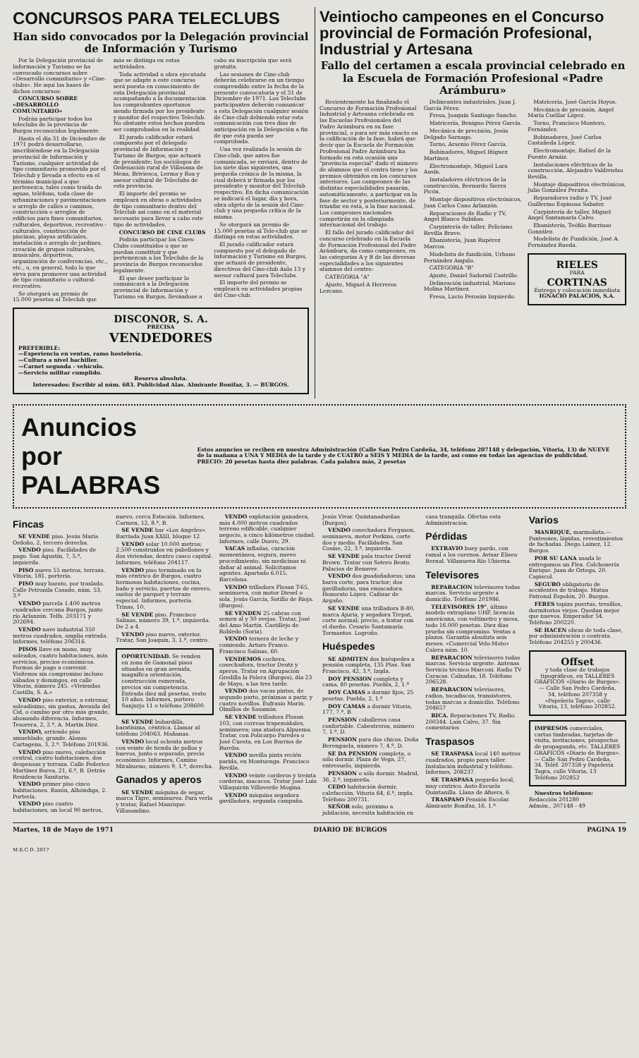CONCURSOS PARA TELECLUBS
Han sido convocados por la Delegación provincial de Información y Turismo
Por la Delegación provincial de Información y Turismo se ha convocado concursos sobre «Desarrollo comunitario» y «Cine-clubs». He aquí las bases de dichos concursos:
CONCURSO SOBRE «DESARROLLO COMUNITARIO»
Podrán participar todos los teleclubs de la provincia de Burgos reconocidos legalmente.
Hasta el día 31 de Diciembre de 1971 podrá desarrollarse, inscribiéndose en la Delegación provincial de Información y Turismo, cualquier actividad de tipo comunitario promovida por el Teleclub y llevada a efecto en el término municipal a que pertenezca, tales como traída de aguas, teléfono, toda clase de urbanizaciones y pavimentaciones o arreglo de calles o caminos, construcción o arreglos de edificios para fines comunitarios, culturales, deportivos, recreativo - culturales, construcción de piscinas, playas artificiales, instalación o arreglo de jardines, creación de grupos culturales, musicales, deportivos, organización de conferencias, etc., etc., o, en general, todo lo que sirva para promover una actividad de tipo comunitario o cultural-recreativo.
Se otorgará un premio de 15.000 pesetas al Teleclub que más se distinga en estas actividades.
Toda actividad u obra ejecutada que se adapte a este concurso será puesta en conocimiento de esta Delegación provincial acompañando a la documentación los comprobantes oportunos siendo firmada por los presidente y monitor del respectivo Teleclub. No obstante estos hechos pueden ser comprobados en la realidad.
El jurado calificador estará compuesto por el delegado provincial de Información y Turismo de Burgos, que actuará de presidente; los sociólogos de Ordenación rural de Villasana de Mena, Briviesca, Lerma y Roa y asesor cultural de Teleclubs de esta provincia.
El importe del premio se empleará en obras o actividades de tipo comunitario dentro del Teleclub así como en el material necesario para llevar a cabo este tipo de actividades.
CONCURSO DE CINE CLUBS
Podrán participar los Cines-Clubs constituídos o que se puedan constituir y que pertenezcan a los Teleclubs de la provincia de Burgos reconocidos legalmente.
El que desee participar lo comunicará a la Delegación provincial de Información y Turismo en Burgos, llevándose a cabo su inscripción que será gratuita.
Las sesiones de Cine-club deberán celebrarse en un tiempo comprendido entre la fecha de la presente convocatoria y el 31 de Diciembre de 1971. Los Teleclubs participantes deberán comunicar a esta Delegación cualquier sesión de Cine-club debiendo estar esta comunicación con tres días de anticipación en la Delegación a fin de que esta pueda ser comprobada.
Una vez realizada la sesión de Cine-club, que antes fue comunicada, se enviará, dentro de los siete días siguientes, una pequeña crónica de la misma, la cual deberá ir firmada por los presidente y monitor del Teleclub respectivo. En dicha comunicación se indicará el lugar, día y hora, obra objeto de la sesión del Cine-club y una pequeña crítica de la misma.
Se otorgará un premio de 15.000 pesetas al Tele-club que se distinga en estas actividades.
El jurado calificador estará compuesto por el delegado de Información y Turismo en Burgos, que actuará de presidente, directivos del Cine-club Aula 13 y asesor cultural para Teleclubs.
El importe del premio se empleará en actividades propias del Cine-club.
DISCONOR, S. A.
PRECISA
VENDEDORES
PREFERIBLE:
—Experiencia en ventas, ramo hostelería.
—Cultura a nivel bachiller.
—Carnet segunda - vehículo.
—Servicio militar cumplido.
Reserva absoluta.
Interesados: Escribir al núm. 683. Publicidad Alas. Almirante Bonifaz, 3. — BURGOS.
Veintiocho campeones en el Concurso provincial de Formación Profesional, Industrial y Artesana
Fallo del certamen a escala provincial celebrado en la Escuela de Formación Profesional «Padre Arámburu»
Recientemente ha finalizado el Concurso de Formación Profesional Industrial y Artesana celebrado en las Escuelas Profesionales del Padre Arámburu en su fase provincial, o para ser más exacto en la calificación de la fase, habrá que decir que la Escuela de Formación Profesional Padre Arámburu ha formado en esta ocasión una "provincia especial" dado el número de alumnos que el centro tiene y los premios obtenidos en los concursos anteriores. Los campeones de las distintas especialidades pasarán, automáticamente, a participar en la fase de sector y posteriormente, de triunfar en ésta, a la fase nacional. Los campeones nacionales competirán en la olimpiada internacional del trabajo.
El fallo del jurado calificador del concurso celebrado en la Escuela de Formación Profesional del Padre Arámburu, da como campeones, en las categorías A y B de las diversas especialidades a los siguientes alumnos del centro:
CATEGORIA "A"
Ajuste, Miguel A Herreros Lezcano.
Delineantes industriales, Juan J. García Pérez.
Fresa, Joaquín Santiago Sancho.
Matricería, Benigno Pérez García.
Mecánica de precisión, Jesús Delgado Sarnago.
Torno, Arsenio Pérez García.
Bobinadores, Miguel Iñiguez Martínez.
Electromontaje, Miguel Lara Ausín.
Instaladores eléctricos de la construcción, Bernardo Sierra Picón.
Montaje dispositivos electrónicos, Juan Carlos Cano Arlanzón.
Reparaciones de Radio y TV, Angel Blanco Subiñas.
Carpintería de taller, Feliciano Revilla Bravo.
Ebanistería, Juan Rupérez Marcos.
Modelista de fundición, Urbano Fernández Angulo.
CATEGORIA "B"
Ajuste, Daniel Sadornil Castrillo.
Delineación industrial, Mariano Molina Martínez.
Fresa, Lucio Perosán Izquierdo.
Matricería, José García Hoyos.
Mecánica de precisión, Angel María Cuéllar López.
Torno, Francisco Montero, Fernández.
Bobinadores, José Carlos Castañeda López.
Electromontaje, Rafael de la Fuente Arnáiz.
Instalaciones eléctricas de la construcción, Alejandro Valdivielso Revilla.
Montaje dispositivos electrónicos, Julio González Peraita.
Reparadores radio y TV, José Guillermo Espinosa Sabater.
Carpintería de taller, Miguel Angel Santamaría Calvo.
Ebanistería, Teófilo Barriuso González.
Modelista de Fundición, José A. Fernández Rueda.
RIELES
PARA
CORTINAS
Entrega y colocación inmediata
IGNACIO PALACIOS, S.A.
Anuncios por PALABRAS
Estos anuncios se reciben en nuestra Administración (Calle San Pedro Cardeña, 34, teléfono 207148 y delegación, Vitoria, 13) de NUEVE de la mañana a UNA Y MEDIA de la tarde y de CUATRO a SEIS Y MEDIA de la tarde, así como en todas las agencias de publicidad.
PRECIO: 20 pesetas hasta diez palabras. Cada palabra más, 2 pesetas
Fincas
SE VENDE piso. Jesús María Ordoño, 2, tercero derecha.
VENDO piso. Facilidades de pago. San Agustín, 7, 5.º, izquierda.
PISO nuevo 55 metros, terraza. Vitoria, 181, portería.
PISO muy barato, por traslado. Calle Petronila Casado, núm. 53, 3.º
VENDO parcela 1.400 metros cuadrados cercana Burgos, junto río Arlanzón. Telfs. 203171 y 202694.
VENDO nave industrial 350 metros cuadrados, amplia entrada. Informes, teléfono 206316.
PISOS llave en mano, muy soleados, cuatro habitaciones, más servicios, precios económicos. Formas de pago a convenir. Visítenos sin compromiso incluso sábados y domingos, en calle Vitoria, número 245. «Viviendas Castilla, S. A.»
VENDO piso exterior, a estrenar, soleadísimo, sin gastos, Avenida del Cid, o cambio por otro más grande, abonando diferencia. Informes, Tesorera, 2, 2.º, A. Martín Díez.
VENDO, arriendo piso amueblado, grande. Alonso Cartagena, 3, 2.º. Teléfono 201936.
VENDO piso nuevo, calefacción central, cuatro habitaciones, dos despensas y terraza. Calle Federico Martínez Barea, 21, 6.º, B. Detrás Residencia Sanitaria.
VENDO primer piso cinco habitaciones. Razón, Alhóndiga, 2. Portería.
VENDO piso cuatro habitaciones, un local 90 metros, nuevo, cerca Estación. Informes, Carmen, 12, 8.º, B.
SE VENDE bar «Los Angeles». Barriada Juan XXIII, bloque 12
VENDO solar 10.000 metros; 2.500 construidos en pabellones y dos viviendas, dentro casco capital. Informes, teléfono 204117.
VENDO piso terminado en lo más céntrico de Burgos, cuatro hermosas habitaciones, cocina, baño y servicio, puertas de envero, suelos de parquet y terrazo especial. Informes, portería. Trinas, 10.
SE VENDE piso. Francisco Salinas, número 39, 1.º, izquierda. De 2 a 4.
VENDO piso nuevo, exterior. Tratar, San Joaquín, 3, 1.º, centro.
OPORTUNIDAD. Se venden en zona de Gamonal pisos situados en gran avenida, magnífica orientación, construcción esmerada, precios sin competencia. Entrada diez mil pesetas, resto 10 años. Informes, portero Sanjurjo 11 o teléfono 208600.
SE VENDE buhardilla, baratísima, céntrica. Llamar al teléfono 204063. Mañanas.
VENDO local ochenta metros con veinte de tienda de pollos y huevos, junto o separado, precio económico. Informes, Camino Mirabueno, número 9, 1.º, derecha.
Ganados y aperos
SE VENDE máquina de segar, marca Tigre, seminueva. Para verla y tratar, Rafael Manrique. Villasandino.
VENDO explotación ganadera, más 4.000 metros cuadrados terreno edificable, cualquier negocio, a cinco kilómetros ciudad. Informes, calle Duero, 29.
VACAS infladas, curación momentánea, segura, nuevo procedimiento, sin medicinas ni dañar al animal. Solicitamos agentes. Apartado 6.015. Barcelona.
VENDO trilladora Flosan T-65, seminueva, con motor Diesel o sola. Jesús García, Sotillo de Rioja. (Burgos).
SE VENDEN 25 cabras con semen al y 30 ovejas. Tratar, José del Amo Martín. Castillejo de Robledo (Soria).
VENDO ternera de leche y comiendo. Arturo Franco. Francisco Salinas, 60.
VENDEMOS cochera, cosechadora, tractor Deutz y aperos. Tratar en Agrupación Gredilla la Polera (Burgos), día 23 de Mayo, a las tres tarde.
VENDO dos vacas pintas, de segundo parto, próximas a parir, y cuatro novillos. Eufrasio Marín. Olmillos de Sasamón.
SE VENDE trilladora Flosan 103, con correas trapezoidales, seminueva; una atadora Alpuema. Tratar, con Policarpo Paredes o José Cuesta, en Los Barrios de Bureba.
VENDO novilla pinta recién parida, en Montuenga. Francisco Revilla.
VENDO veinte corderos y treinta corderas, macacos. Tratar José Luis Villaquirán Villaverde Mogina.
VENDO máquina segadora gavilladora, segunda campaña. Jesús Vivar. Quintanadueñas (Burgos).
VENDO cosechadora Ferguson, seminueva, motor Perkins, corte dos y medio. Facilidades. San Cosme, 22, 3.º, izquierda.
SE VENDE pala tractor David Brown. Tratar con Sotero Beato. Palacios de Benaver.
VENDO dos guadañadoras; una barra corte, para tractor; dos gavilladoras, una ensacadora. Honorato López. Cañizar de Argaño.
SE VENDE una trilladora B-80, marca Ajuria, y segadora Trepat, corte normal; precio, a tratar con el dueño. Cesario Santamaría. Tormantos. Logroño.
Huéspedes
SE ADMITEN dos huéspedes a pensión completa, 135 Ptas. San Francisco, 42, 3.º, Izqda.
DOY PENSION completa y cama, 80 pesetas. Puebla, 2, 1.º
DOY CAMAS a dormir fijos, 25 pesetas. Puebla, 2, 1.º
DOY CAMAS a dormir Vitoria, 177, 7.º, B.
PENSION caballeros casa confortable. Cabestreros, número 7, 1.º, D.
PENSION para dos chicos. Doña Berenguela, número 7, 4.º, D.
SE DA PENSION completa, o sólo dormir. Plaza de Vega, 27, entresuelo, izquierda.
PENSION o sólo dormir. Madrid, 36, 2.º, izquierda.
CEDO habitación dormir, calefacción. Vitoria 64, 6.º, izqda. Teléfono 200731.
SEÑOR solo, próximo a jubilación, necesita habitación en casa tranquila. Ofertas esta Administración.
Pérdidas
EXTRAVIO buey pardo, con ramal a los cuernos. Avisar Eliseo Bernal. Villanueva Río Ubierna.
Televisores
REPARACION televisores todas marcas. Servicio urgente a domicilio. Teléfono 201986.
TELEVISORES 19", último modelo extraplano UHF, licencia americana, con voltímetro y mesa, todo 16.000 pesetas. Diez días prueba sin compromiso. Ventas a plazos. Garantía absoluta seis meses. «Comercial Velo-Moto» Calera núm. 10.
REPARACION televisores todas marcas. Servicio urgente. Antenas Servicio técnico Marconi. Radio TV Caracas. Calzadas, 18. Teléfono 206528.
REPARACION televisores, radios, tocadiscos, transistores, todas marcas a domicilio. Teléfono 204657
RICA. Reparaciones TV, Radio. 200344. Laín Calvo, 37. Sin comentarios
Traspasos
SE TRASPASA local 140 metros cuadrados, propio para taller. Instalación industrial y teléfono. Informes, 208237.
SE TRASPASA pequeño local, muy céntrico. Auto-Escuela Quintanilla. Llana de Afuera, 6.
TRASPASO Pensión Escolar. Almirante Bonifaz, 16, 1.º
Varios
MANRIQUE, marmolista.— Panteones, lápidas, revestimientos de fachadas. Diego Laínez, 12. Burgos.
POR SU LANA usada le entregamos un Flex. Colchonería Enrique. Juan de Ortega, 20. Capiscol.
SEGURO obligatorio de accidentes de trabajo. Mutua Patronal Espolón, 20. Burgos.
FERES tapiza puertas, tresillos, dormitorios viejos. Quedan mejor que nuevos. Emperador 54. Teléfono 200220.
SE HACEN obras de toda clase, por administración o contrata. Teléfono 204255 y 200436.
Offset
y toda clase de trabajos tipográficos, en TALLERES GRAFICOS «Diario de Burgos».— Calle San Pedro Cardeña, 34, teléfono 207358 y «Papelería Tagra», calle Vitoria, 13, teléfono 202852.
IMPRESOS comerciales, cartas timbradas, tarjetas de visita, invitaciones, prospectos de propaganda, etc. TALLERES GRAFICOS «Diario de Burgos».— Calle San Pedro Cardeña, 34. Teléf. 207358 y Papelería Tagra, calle Vitoria, 13 Teléfono 202852
Nuestros teléfonos:
Redacción 201280
Admón., 207148 - 49
Martes, 18 de Mayo de 1971 DIARIO DE BURGOS PAGINA 19
M.E.C.D. 2017